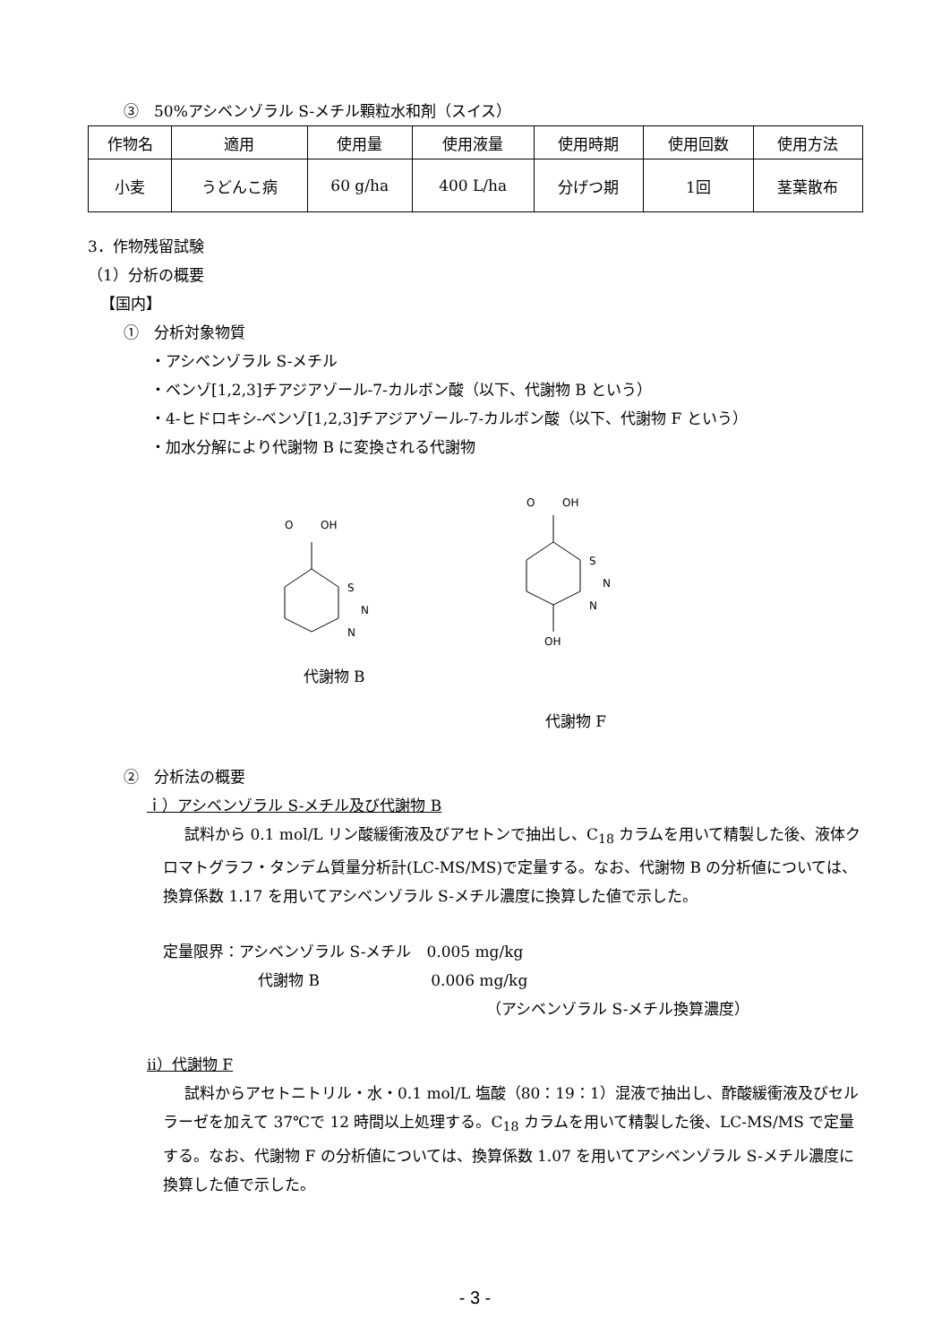③　50%アシベンゾラル S-メチル顆粒水和剤（スイス）
| 作物名 | 適用 | 使用量 | 使用液量 | 使用時期 | 使用回数 | 使用方法 |
| --- | --- | --- | --- | --- | --- | --- |
| 小麦 | うどんこ病 | 60 g/ha | 400 L/ha | 分げつ期 | 1回 | 茎葉散布 |
3．作物残留試験
（1）分析の概要
【国内】
①　分析対象物質
・アシベンゾラル S-メチル
・ベンゾ[1,2,3]チアジアゾール-7-カルボン酸（以下、代謝物 B という）
・4-ヒドロキシ-ベンゾ[1,2,3]チアジアゾール-7-カルボン酸（以下、代謝物 F という）
・加水分解により代謝物 B に変換される代謝物
O
OH
S
N
N
代謝物 B
O
OH
S
N
N
OH
代謝物 F
②　分析法の概要
ｉ）アシベンゾラル S-メチル及び代謝物 B
試料から 0.1 mol/L リン酸緩衝液及びアセトンで抽出し、C<sub>18</sub> カラムを用いて精製した後、液体クロマトグラフ・タンデム質量分析計(LC-MS/MS)で定量する。なお、代謝物 B の分析値については、換算係数 1.17 を用いてアシベンゾラル S-メチル濃度に換算した値で示した。
定量限界：アシベンゾラル S-メチル　0.005 mg/kg
代謝物 B　　　　　　　 0.006 mg/kg
（アシベンゾラル S-メチル換算濃度）
ii）代謝物 F
試料からアセトニトリル・水・0.1 mol/L 塩酸（80：19：1）混液で抽出し、酢酸緩衝液及びセルラーゼを加えて 37℃で 12 時間以上処理する。C<sub>18</sub> カラムを用いて精製した後、LC-MS/MS で定量する。なお、代謝物 F の分析値については、換算係数 1.07 を用いてアシベンゾラル S-メチル濃度に換算した値で示した。
- 3 -